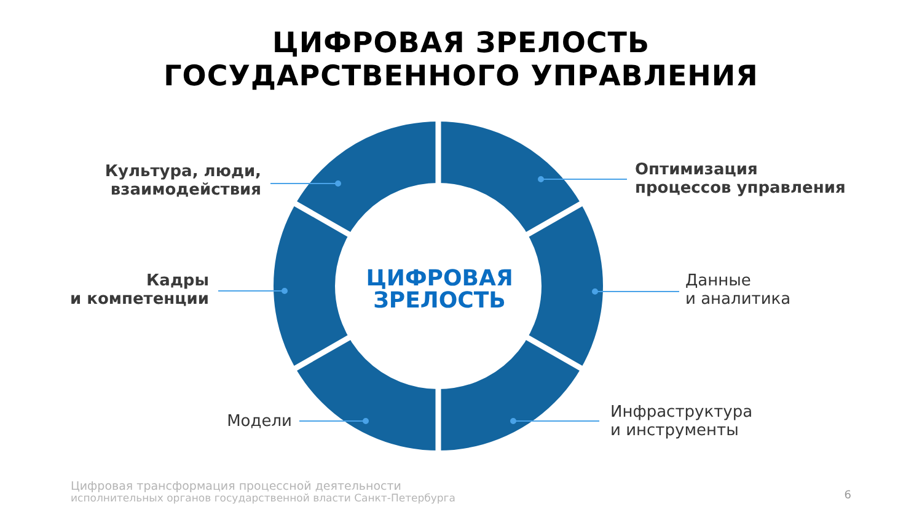ЦИФРОВАЯ ЗРЕЛОСТЬ
ГОСУДАРСТВЕННОГО УПРАВЛЕНИЯ
ЦИФРОВАЯ
ЗРЕЛОСТЬ
Культура, люди,
взаимодействия
Оптимизация
процессов управления
Кадры
и компетенции
Данные
и аналитика
Модели
Инфраструктура
и инструменты
Цифровая трансформация процессной деятельности
исполнительных органов государственной власти Санкт-Петербурга
6